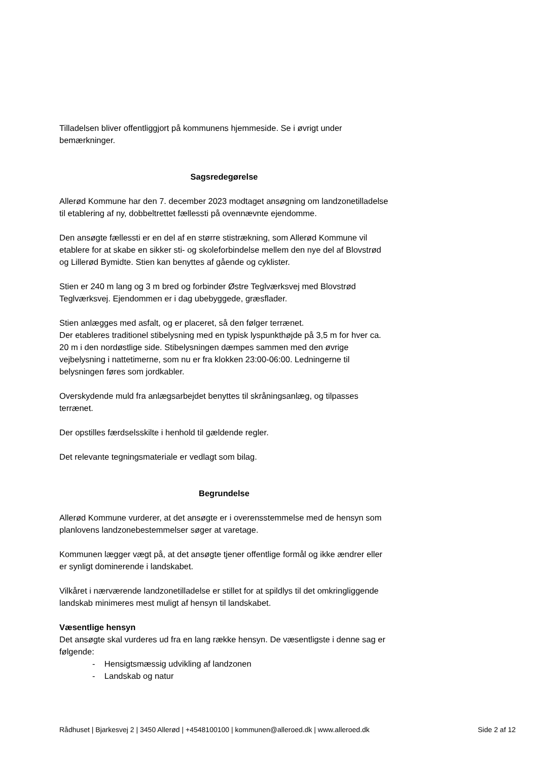Tilladelsen bliver offentliggjort på kommunens hjemmeside. Se i øvrigt under bemærkninger.
Sagsredegørelse
Allerød Kommune har den 7. december 2023 modtaget ansøgning om landzonetilladelse til etablering af ny, dobbeltrettet fællessti på ovennævnte ejendomme.
Den ansøgte fællessti er en del af en større stistrækning, som Allerød Kommune vil etablere for at skabe en sikker sti- og skoleforbindelse mellem den nye del af Blovstrød og Lillerød Bymidte. Stien kan benyttes af gående og cyklister.
Stien er 240 m lang og 3 m bred og forbinder Østre Teglværksvej med Blovstrød Teglværksvej. Ejendommen er i dag ubebyggede, græsflader.
Stien anlægges med asfalt, og er placeret, så den følger terrænet.
Der etableres traditionel stibelysning med en typisk lyspunkthøjde på 3,5 m for hver ca. 20 m i den nordøstlige side. Stibelysningen dæmpes sammen med den øvrige vejbelysning i nattetimerne, som nu er fra klokken 23:00-06:00. Ledningerne til belysningen føres som jordkabler.
Overskydende muld fra anlægsarbejdet benyttes til skråningsanlæg, og tilpasses terrænet.
Der opstilles færdselsskilte i henhold til gældende regler.
Det relevante tegningsmateriale er vedlagt som bilag.
Begrundelse
Allerød Kommune vurderer, at det ansøgte er i overensstemmelse med de hensyn som planlovens landzonebestemmelser søger at varetage.
Kommunen lægger vægt på, at det ansøgte tjener offentlige formål og ikke ændrer eller er synligt dominerende i landskabet.
Vilkåret i nærværende landzonetilladelse er stillet for at spildlys til det omkringliggende landskab minimeres mest muligt af hensyn til landskabet.
Væsentlige hensyn
Det ansøgte skal vurderes ud fra en lang række hensyn. De væsentligste i denne sag er følgende:
- Hensigtsmæssig udvikling af landzonen
- Landskab og natur
Rådhuset | Bjarkesvej 2 | 3450 Allerød | +4548100100 | kommunen@alleroed.dk | www.alleroed.dk Side 2 af 12